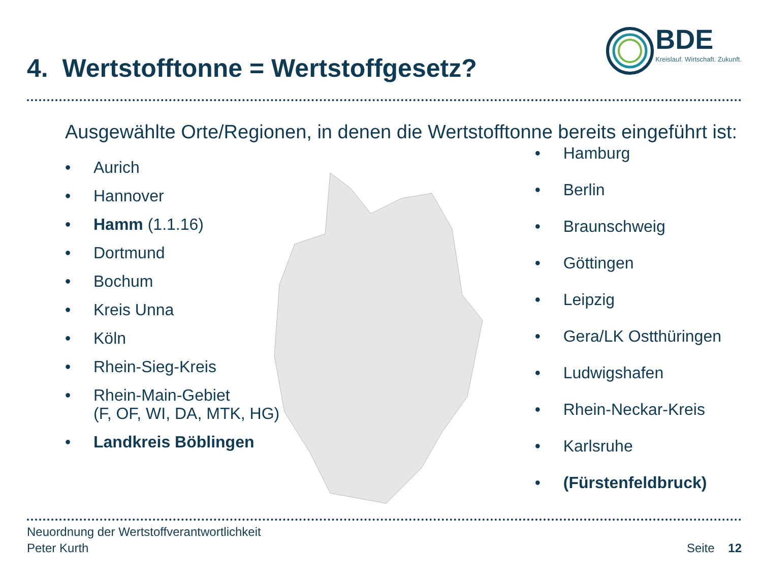4. Wertstofftonne = Wertstoffgesetz?
BDE
Kreislauf. Wirtschaft. Zukunft.
Ausgewählte Orte/Regionen, in denen die Wertstofftonne bereits eingeführt ist:
• Aurich
• Hannover
• Hamm (1.1.16)
• Dortmund
• Bochum
• Kreis Unna
• Köln
• Rhein-Sieg-Kreis
• Rhein-Main-Gebiet
(F, OF, WI, DA, MTK, HG)
• Landkreis Böblingen
• Hamburg
• Berlin
• Braunschweig
• Göttingen
• Leipzig
• Gera/LK Ostthüringen
• Ludwigshafen
• Rhein-Neckar-Kreis
• Karlsruhe
• (Fürstenfeldbruck)
Neuordnung der Wertstoffverantwortlichkeit
Peter Kurth
Seite 12